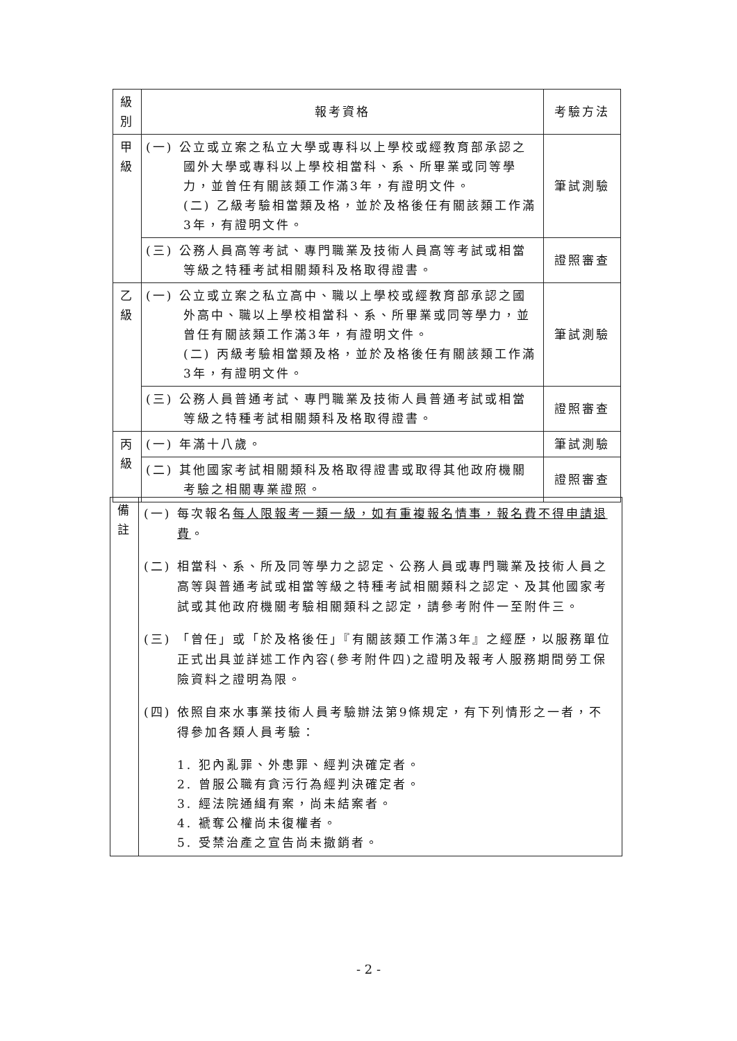| 級 別 | 報考資格 | 考驗方法 |
| --- | --- | --- |
| 甲 級 | (一) 公立或立案之私立大學或專科以上學校或經教育部承認之國外大學或專科以上學校相當科、系、所畢業或同等學力，並曾任有關該類工作滿3年，有證明文件。 (二) 乙級考驗相當類及格，並於及格後任有關該類工作滿3年，有證明文件。 | 筆試測驗 |
| | (三) 公務人員高等考試、專門職業及技術人員高等考試或相當等級之特種考試相關類科及格取得證書。 | 證照審查 |
| 乙 級 | (一) 公立或立案之私立高中、職以上學校或經教育部承認之國外高中、職以上學校相當科、系、所畢業或同等學力，並曾任有關該類工作滿3年，有證明文件。 (二) 丙級考驗相當類及格，並於及格後任有關該類工作滿3年，有證明文件。 | 筆試測驗 |
| | (三) 公務人員普通考試、專門職業及技術人員普通考試或相當等級之特種考試相關類科及格取得證書。 | 證照審查 |
| 丙 級 | (一) 年滿十八歲。 | 筆試測驗 |
| | (二) 其他國家考試相關類科及格取得證書或取得其他政府機關考驗之相關專業證照。 | 證照審查 |
| 備 註 | (一) 每次報名 每人限報考一類一級，如有重複報名情事，報名費不得申請退費 。 (二) 相當科、系、所及同等學力之認定、公務人員或專門職業及技術人員之高等與普通考試或相當等級之特種考試相關類科之認定、及其他國家考試或其他政府機關考驗相關類科之認定，請參考附件一至附件三。 (三) 「曾任」或「於及格後任」『有關該類工作滿3年』之經歷，以服務單位正式出具並詳述工作內容(參考附件四)之證明及報考人服務期間勞工保險資料之證明為限。 (四) 依照自來水事業技術人員考驗辦法第9條規定，有下列情形之一者，不得參加各類人員考驗： 1. 犯內亂罪、外患罪、經判決確定者。 2. 曾服公職有貪污行為經判決確定者。 3. 經法院通緝有案，尚未結案者。 4. 褫奪公權尚未復權者。 5. 受禁治產之宣告尚未撤銷者。 |
- 2 -